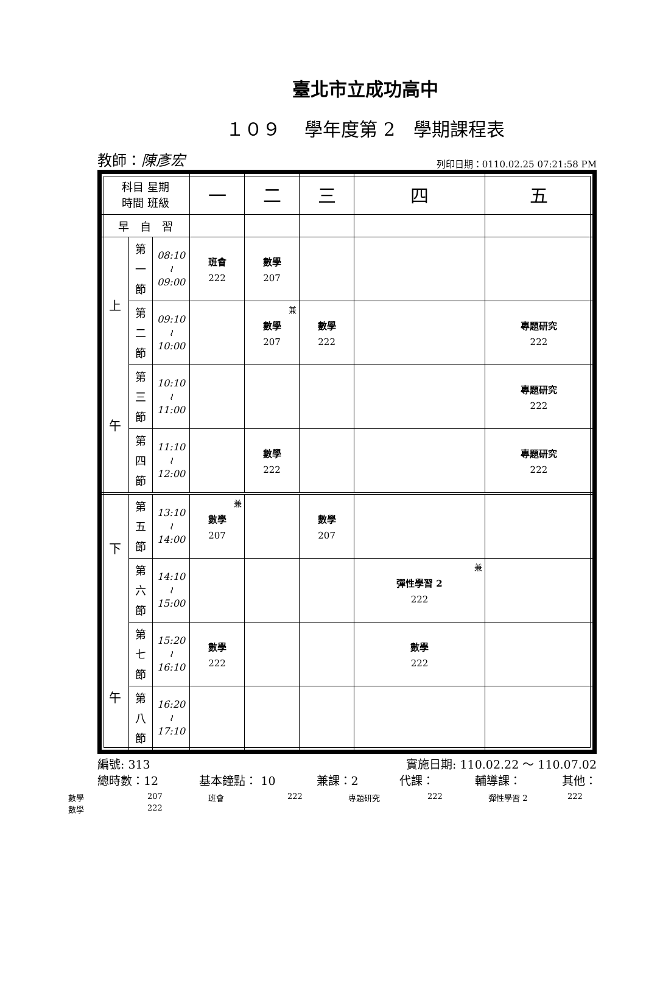臺北市立成功高中
１０９　 學年度第 2　學期課程表
教師：陳彥宏 列印日期：0110.02.25 07:21:58 PM
| 科目 星期 時間 班級 | | | 一 | 二 | 三 | 四 | 五 |
| 早 自 習 | | | | | | | |
| 上 午 | 第 一 節 | 08:10 ≀ 09:00 | 班會 222 | 數學 207 | | | |
| | 第 二 節 | 09:10 ≀ 10:00 | | 兼 數學 207 | 數學 222 | | 專題研究 222 |
| | 第 三 節 | 10:10 ≀ 11:00 | | | | | 專題研究 222 |
| | 第 四 節 | 11:10 ≀ 12:00 | | 數學 222 | | | 專題研究 222 |
| 下 午 | 第 五 節 | 13:10 ≀ 14:00 | 兼 數學 207 | | 數學 207 | | |
| | 第 六 節 | 14:10 ≀ 15:00 | | | | 兼 彈性學習 2 222 | |
| | 第 七 節 | 15:20 ≀ 16:10 | 數學 222 | | | 數學 222 | |
| | 第 八 節 | 16:20 ≀ 17:10 | | | | | |
編號: 313 實施日期: 110.02.22 ～ 110.07.02
總時數：12 基本鐘點： 10 兼課：2 代課： 輔導課： 其他：
數學 207 班會 222 專題研究 222 彈性學習 2 222 數學 222